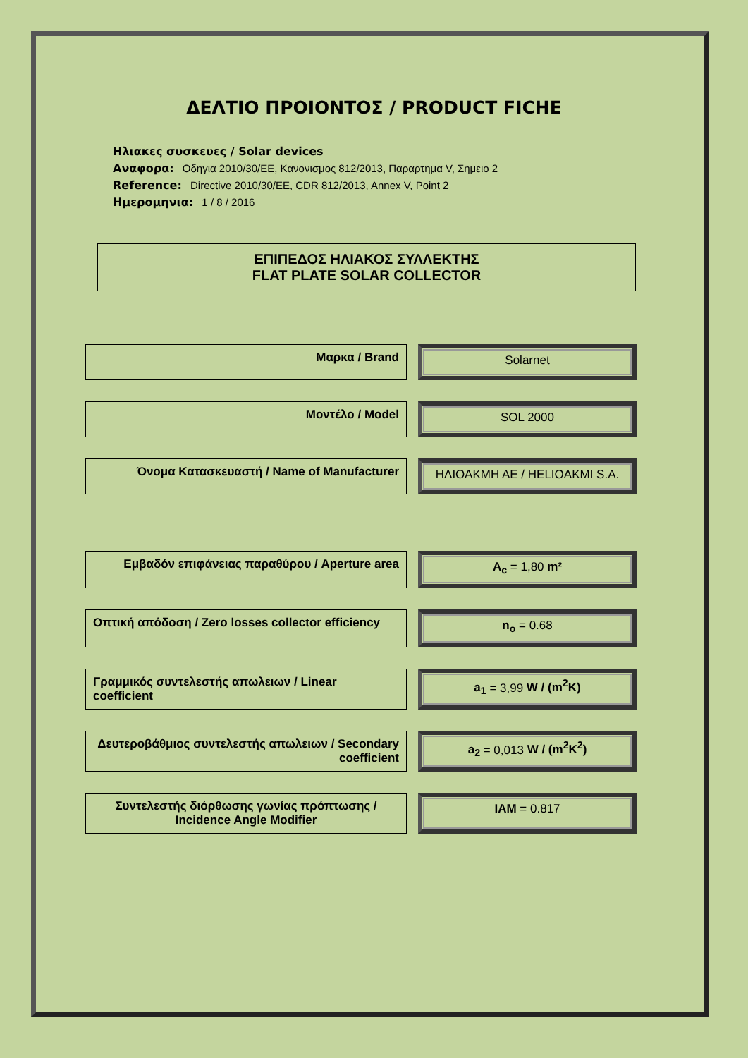ΔΕΛΤΙΟ ΠΡΟΙΟΝΤΟΣ / PRODUCT FICHE
Ηλιακες συσκευες / Solar devices
Αναφορα: Οδηγια 2010/30/ΕΕ, Κανονισμος 812/2013, Παραρτημα V, Σημειο 2
Reference: Directive 2010/30/EE, CDR 812/2013, Annex V, Point 2
Ημερομηνια: 1 / 8 / 2016
ΕΠΙΠΕΔΟΣ ΗΛΙΑΚΟΣ ΣΥΛΛΕΚΤΗΣ
FLAT PLATE SOLAR COLLECTOR
Μαρκα / Brand Solarnet
Μοντέλο / Model SOL 2000
Όνομα Κατασκευαστή / Name of Manufacturer ΗΛΙΟΑΚΜΗ ΑΕ / HELIOAKMI S.A.
Εμβαδόν επιφάνειας παραθύρου / Aperture area A<sub>c</sub> = 1,80 m²
Οπτική απόδοση / Zero losses collector efficiency
n<sub>o</sub> = 0.68
Γραμμικός συντελεστής απωλειων / Linear coefficient
a<sub>1</sub> = 3,99 W / (m<sup>2</sup>K)
Δευτεροβάθμιος συντελεστής απωλειων / Secondary coefficient
a<sub>2</sub> = 0,013 W / (m<sup>2</sup>K<sup>2</sup>)
Συντελεστής διόρθωσης γωνίας πρόπτωσης /
Incidence Angle Modifier
IAM = 0.817